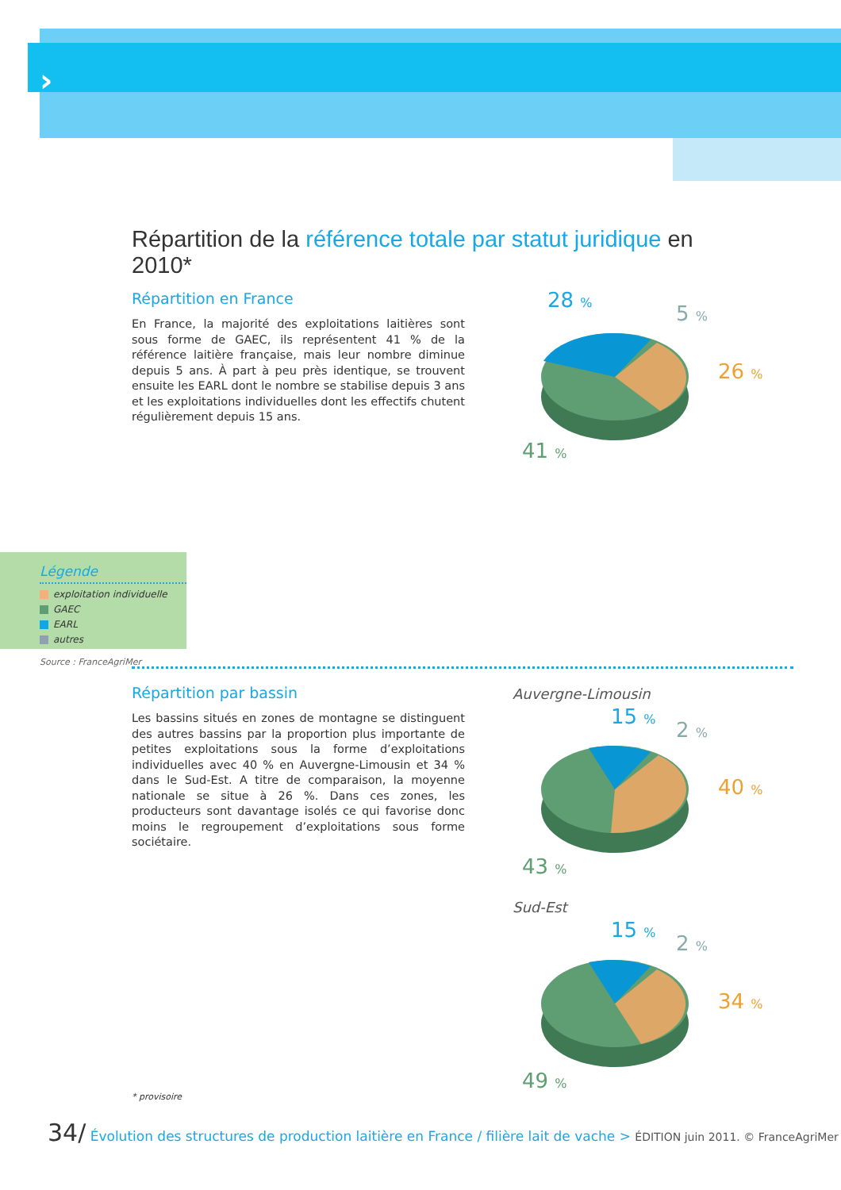›
Répartition de la référence totale par statut juridique en 2010*
Répartition en France
En France, la majorité des exploitations laitières sont sous forme de GAEC, ils représentent 41 % de la référence laitière française, mais leur nombre diminue depuis 5 ans. À part à peu près identique, se trouvent ensuite les EARL dont le nombre se stabilise depuis 3 ans et les exploitations individuelles dont les effectifs chutent régulièrement depuis 15 ans.
28 %
5 %
26 %
41 %
Légende
exploitation individuelle
GAEC
EARL
autres
Source : FranceAgriMer
Répartition par bassin
Les bassins situés en zones de montagne se distinguent des autres bassins par la proportion plus importante de petites exploitations sous la forme d’exploitations individuelles avec 40 % en Auvergne-Limousin et 34 % dans le Sud-Est. A titre de comparaison, la moyenne nationale se situe à 26 %. Dans ces zones, les producteurs sont davantage isolés ce qui favorise donc moins le regroupement d’exploitations sous forme sociétaire.
Auvergne-Limousin
15 %
2 %
40 %
43 %
Sud-Est
15 %
2 %
34 %
49 %
* provisoire
34/ Évolution des structures de production laitière en France / filière lait de vache > ÉDITION juin 2011. © FranceAgriMer